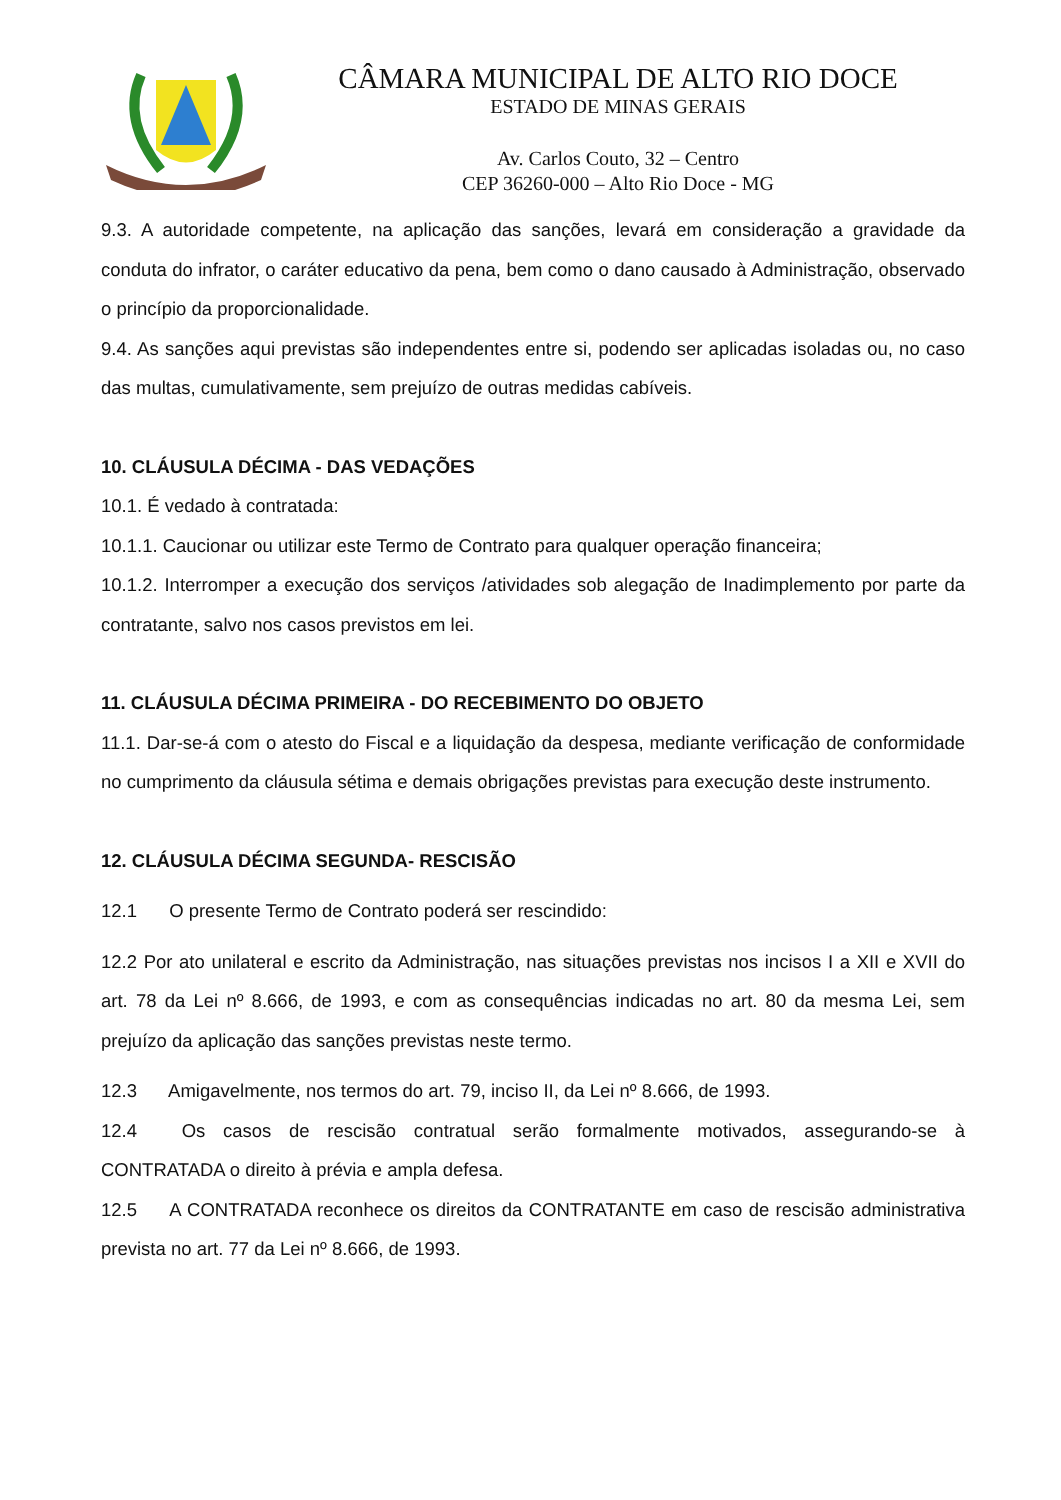CÂMARA MUNICIPAL DE ALTO RIO DOCE
ESTADO DE MINAS GERAIS
Av. Carlos Couto, 32 – Centro
CEP 36260-000 – Alto Rio Doce - MG
9.3. A autoridade competente, na aplicação das sanções, levará em consideração a gravidade da conduta do infrator, o caráter educativo da pena, bem como o dano causado à Administração, observado o princípio da proporcionalidade.
9.4. As sanções aqui previstas são independentes entre si, podendo ser aplicadas isoladas ou, no caso das multas, cumulativamente, sem prejuízo de outras medidas cabíveis.
10. CLÁUSULA DÉCIMA - DAS VEDAÇÕES
10.1. É vedado à contratada:
10.1.1. Caucionar ou utilizar este Termo de Contrato para qualquer operação financeira;
10.1.2. Interromper a execução dos serviços /atividades sob alegação de Inadimplemento por parte da contratante, salvo nos casos previstos em lei.
11. CLÁUSULA DÉCIMA PRIMEIRA - DO RECEBIMENTO DO OBJETO
11.1. Dar-se-á com o atesto do Fiscal e a liquidação da despesa, mediante verificação de conformidade no cumprimento da cláusula sétima e demais obrigações previstas para execução deste instrumento.
12. CLÁUSULA DÉCIMA SEGUNDA- RESCISÃO
12.1 O presente Termo de Contrato poderá ser rescindido:
12.2 Por ato unilateral e escrito da Administração, nas situações previstas nos incisos I a XII e XVII do art. 78 da Lei nº 8.666, de 1993, e com as consequências indicadas no art. 80 da mesma Lei, sem prejuízo da aplicação das sanções previstas neste termo.
12.3 Amigavelmente, nos termos do art. 79, inciso II, da Lei nº 8.666, de 1993.
12.4 Os casos de rescisão contratual serão formalmente motivados, assegurando-se à CONTRATADA o direito à prévia e ampla defesa.
12.5 A CONTRATADA reconhece os direitos da CONTRATANTE em caso de rescisão administrativa prevista no art. 77 da Lei nº 8.666, de 1993.